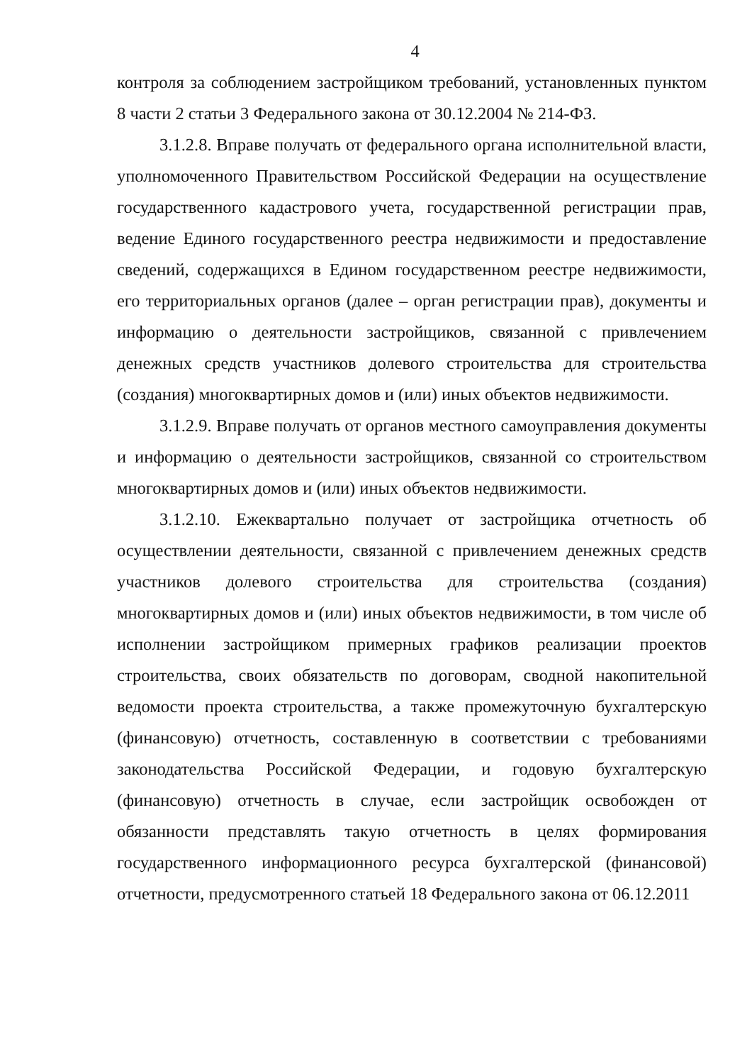4
контроля за соблюдением застройщиком требований, установленных пунктом 8 части 2 статьи 3 Федерального закона от 30.12.2004 № 214-ФЗ.
3.1.2.8. Вправе получать от федерального органа исполнительной власти, уполномоченного Правительством Российской Федерации на осуществление государственного кадастрового учета, государственной регистрации прав, ведение Единого государственного реестра недвижимости и предоставление сведений, содержащихся в Едином государственном реестре недвижимости, его территориальных органов (далее – орган регистрации прав), документы и информацию о деятельности застройщиков, связанной с привлечением денежных средств участников долевого строительства для строительства (создания) многоквартирных домов и (или) иных объектов недвижимости.
3.1.2.9. Вправе получать от органов местного самоуправления документы и информацию о деятельности застройщиков, связанной со строительством многоквартирных домов и (или) иных объектов недвижимости.
3.1.2.10. Ежеквартально получает от застройщика отчетность об осуществлении деятельности, связанной с привлечением денежных средств участников долевого строительства для строительства (создания) многоквартирных домов и (или) иных объектов недвижимости, в том числе об исполнении застройщиком примерных графиков реализации проектов строительства, своих обязательств по договорам, сводной накопительной ведомости проекта строительства, а также промежуточную бухгалтерскую (финансовую) отчетность, составленную в соответствии с требованиями законодательства Российской Федерации, и годовую бухгалтерскую (финансовую) отчетность в случае, если застройщик освобожден от обязанности представлять такую отчетность в целях формирования государственного информационного ресурса бухгалтерской (финансовой) отчетности, предусмотренного статьей 18 Федерального закона от 06.12.2011